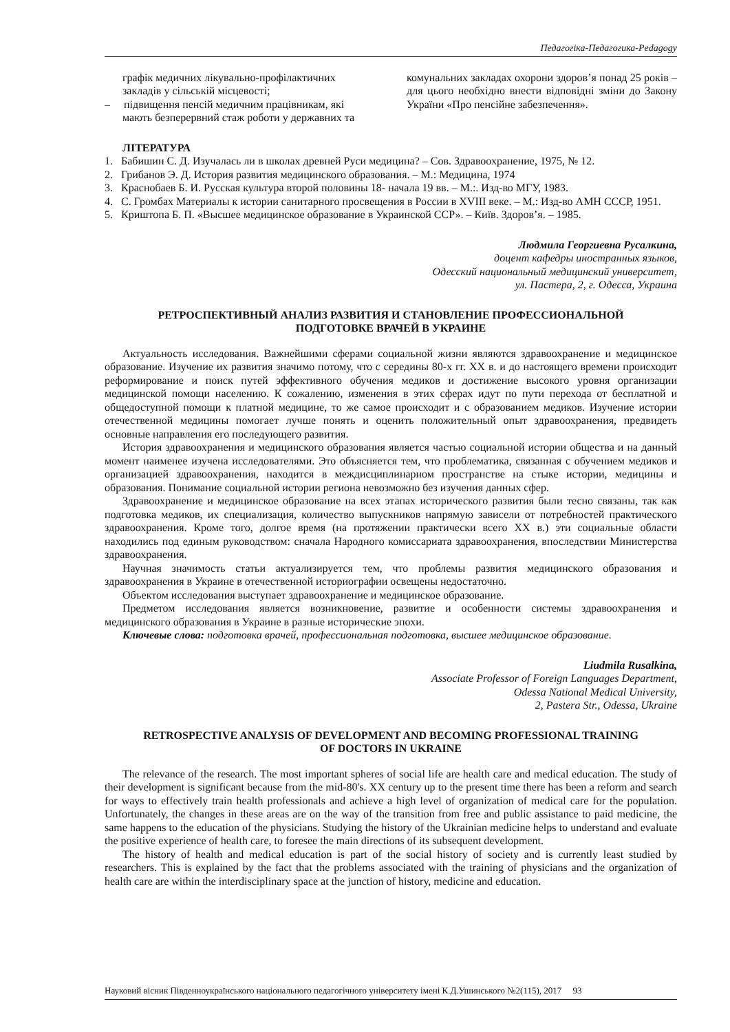Педагогіка-Педагогика-Pedagogy
графік медичних лікувально-профілактичних закладів у сільській місцевості;
– підвищення пенсій медичним працівникам, які мають безперервний стаж роботи у державних та
комунальних закладах охорони здоров’я понад 25 років – для цього необхідно внести відповідні зміни до Закону України «Про пенсійне забезпечення».
ЛІТЕРАТУРА
1. Бабишин С. Д. Изучалась ли в школах древней Руси медицина? – Сов. Здравоохранение, 1975, № 12.
2. Грибанов Э. Д. История развития медицинского образования. – М.: Медицина, 1974
3. Краснобаев Б. И. Русская культура второй половины 18- начала 19 вв. – М.:. Изд-во МГУ, 1983.
4. С. Громбах Материалы к истории санитарного просвещения в России в XVIII веке. – М.: Изд-во АМН СССР, 1951.
5. Криштопа Б. П. «Высшее медицинское образование в Украинской ССР». – Київ. Здоров’я. – 1985.
Людмила Георгиевна Русалкина,
доцент кафедры иностранных языков,
Одесский национальный медицинский университет,
ул. Пастера, 2, г. Одесса, Украина
РЕТРОСПЕКТИВНЫЙ АНАЛИЗ РАЗВИТИЯ И СТАНОВЛЕНИЕ ПРОФЕССИОНАЛЬНОЙ
ПОДГОТОВКЕ ВРАЧЕЙ В УКРАИНЕ
Актуальность исследования. Важнейшими сферами социальной жизни являются здравоохранение и медицинское образование. Изучение их развития значимо потому, что с середины 80-х гг. XX в. и до настоящего времени происходит реформирование и поиск путей эффективного обучения медиков и достижение высокого уровня организации медицинской помощи населению. К сожалению, изменения в этих сферах идут по пути перехода от бесплатной и общедоступной помощи к платной медицине, то же самое происходит и с образованием медиков. Изучение истории отечественной медицины помогает лучше понять и оценить положительный опыт здравоохранения, предвидеть основные направления его последующего развития.
История здравоохранения и медицинского образования является частью социальной истории общества и на данный момент наименее изучена исследователями. Это объясняется тем, что проблематика, связанная с обучением медиков и организацией здравоохранения, находится в междисциплинарном пространстве на стыке истории, медицины и образования. Понимание социальной истории региона невозможно без изучения данных сфер.
Здравоохранение и медицинское образование на всех этапах исторического развития были тесно связаны, так как подготовка медиков, их специализация, количество выпускников напрямую зависели от потребностей практического здравоохранения. Кроме того, долгое время (на протяжении практически всего XX в.) эти социальные области находились под единым руководством: сначала Народного комиссариата здравоохранения, впоследствии Министерства здравоохранения.
Научная значимость статьи актуализируется тем, что проблемы развития медицинского образования и здравоохранения в Украине в отечественной историографии освещены недостаточно.
Объектом исследования выступает здравоохранение и медицинское образование.
Предметом исследования является возникновение, развитие и особенности системы здравоохранения и медицинского образования в Украине в разные исторические эпохи.
Ключевые слова: подготовка врачей, профессиональная подготовка, высшее медицинское образование.
Liudmila Rusalkina,
Associate Professor of Foreign Languages Department,
Odessa National Medical University,
2, Pastera Str., Odessa, Ukraine
RETROSPECTIVE ANALYSIS OF DEVELOPMENT AND BECOMING PROFESSIONAL TRAINING
OF DOCTORS IN UKRAINE
The relevance of the research. The most important spheres of social life are health care and medical education. The study of their development is significant because from the mid-80's. XX century up to the present time there has been a reform and search for ways to effectively train health professionals and achieve a high level of organization of medical care for the population. Unfortunately, the changes in these areas are on the way of the transition from free and public assistance to paid medicine, the same happens to the education of the physicians. Studying the history of the Ukrainian medicine helps to understand and evaluate the positive experience of health care, to foresee the main directions of its subsequent development.
The history of health and medical education is part of the social history of society and is currently least studied by researchers. This is explained by the fact that the problems associated with the training of physicians and the organization of health care are within the interdisciplinary space at the junction of history, medicine and education.
Науковий вісник Південноукраїнського національного педагогічного університету імені К.Д.Ушинського №2(115), 2017 93